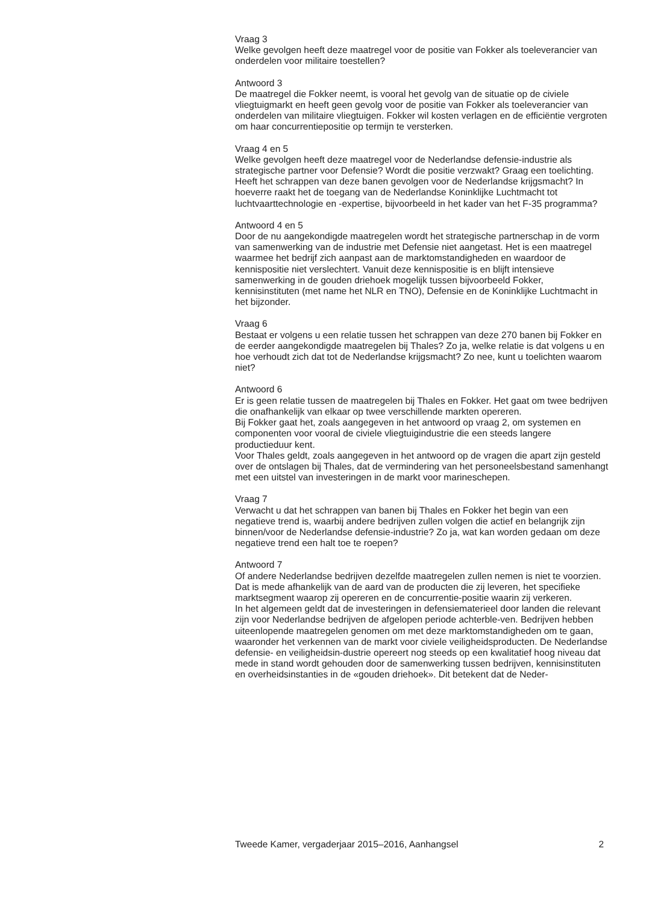Vraag 3
Welke gevolgen heeft deze maatregel voor de positie van Fokker als toeleverancier van onderdelen voor militaire toestellen?
Antwoord 3
De maatregel die Fokker neemt, is vooral het gevolg van de situatie op de civiele vliegtuigmarkt en heeft geen gevolg voor de positie van Fokker als toeleverancier van onderdelen van militaire vliegtuigen. Fokker wil kosten verlagen en de efficiëntie vergroten om haar concurrentiepositie op termijn te versterken.
Vraag 4 en 5
Welke gevolgen heeft deze maatregel voor de Nederlandse defensie-industrie als strategische partner voor Defensie? Wordt die positie verzwakt? Graag een toelichting.
Heeft het schrappen van deze banen gevolgen voor de Nederlandse krijgsmacht? In hoeverre raakt het de toegang van de Nederlandse Koninklijke Luchtmacht tot luchtvaarttechnologie en -expertise, bijvoorbeeld in het kader van het F-35 programma?
Antwoord 4 en 5
Door de nu aangekondigde maatregelen wordt het strategische partnerschap in de vorm van samenwerking van de industrie met Defensie niet aangetast. Het is een maatregel waarmee het bedrijf zich aanpast aan de marktomstandigheden en waardoor de kennispositie niet verslechtert. Vanuit deze kennispositie is en blijft intensieve samenwerking in de gouden driehoek mogelijk tussen bijvoorbeeld Fokker, kennisinstituten (met name het NLR en TNO), Defensie en de Koninklijke Luchtmacht in het bijzonder.
Vraag 6
Bestaat er volgens u een relatie tussen het schrappen van deze 270 banen bij Fokker en de eerder aangekondigde maatregelen bij Thales? Zo ja, welke relatie is dat volgens u en hoe verhoudt zich dat tot de Nederlandse krijgsmacht? Zo nee, kunt u toelichten waarom niet?
Antwoord 6
Er is geen relatie tussen de maatregelen bij Thales en Fokker. Het gaat om twee bedrijven die onafhankelijk van elkaar op twee verschillende markten opereren.
Bij Fokker gaat het, zoals aangegeven in het antwoord op vraag 2, om systemen en componenten voor vooral de civiele vliegtuigindustrie die een steeds langere productieduur kent.
Voor Thales geldt, zoals aangegeven in het antwoord op de vragen die apart zijn gesteld over de ontslagen bij Thales, dat de vermindering van het personeelsbestand samenhangt met een uitstel van investeringen in de markt voor marineschepen.
Vraag 7
Verwacht u dat het schrappen van banen bij Thales en Fokker het begin van een negatieve trend is, waarbij andere bedrijven zullen volgen die actief en belangrijk zijn binnen/voor de Nederlandse defensie-industrie? Zo ja, wat kan worden gedaan om deze negatieve trend een halt toe te roepen?
Antwoord 7
Of andere Nederlandse bedrijven dezelfde maatregelen zullen nemen is niet te voorzien. Dat is mede afhankelijk van de aard van de producten die zij leveren, het specifieke marktsegment waarop zij opereren en de concurrentie-positie waarin zij verkeren.
In het algemeen geldt dat de investeringen in defensiematerieel door landen die relevant zijn voor Nederlandse bedrijven de afgelopen periode achterble-ven. Bedrijven hebben uiteenlopende maatregelen genomen om met deze marktomstandigheden om te gaan, waaronder het verkennen van de markt voor civiele veiligheidsproducten. De Nederlandse defensie- en veiligheidsin-dustrie opereert nog steeds op een kwalitatief hoog niveau dat mede in stand wordt gehouden door de samenwerking tussen bedrijven, kennisinstituten en overheidsinstanties in de «gouden driehoek». Dit betekent dat de Neder-
Tweede Kamer, vergaderjaar 2015–2016, Aanhangsel 2